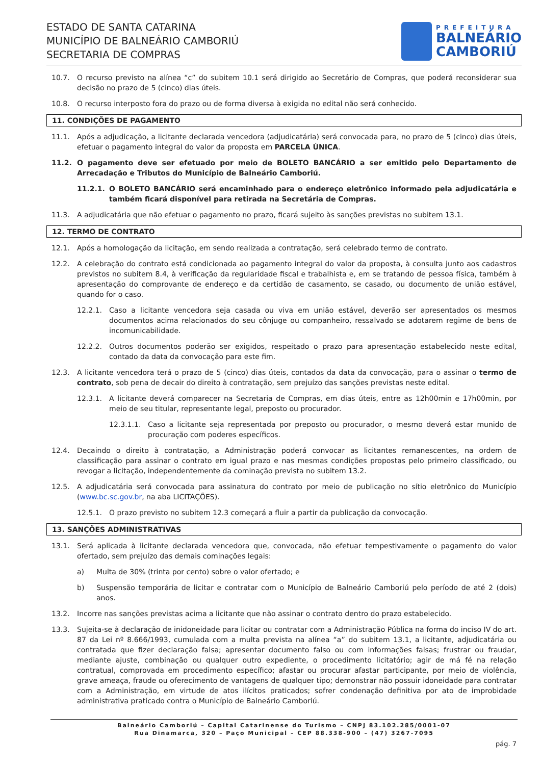ESTADO DE SANTA CATARINA
MUNICÍPIO DE BALNEÁRIO CAMBORIÚ
SECRETARIA DE COMPRAS
PREFEITURA
BALNEÁRIO
CAMBORIÚ
10.7. O recurso previsto na alínea “c” do subitem 10.1 será dirigido ao Secretário de Compras, que poderá reconsiderar sua decisão no prazo de 5 (cinco) dias úteis.
10.8. O recurso interposto fora do prazo ou de forma diversa à exigida no edital não será conhecido.
11. CONDIÇÕES DE PAGAMENTO
11.1. Após a adjudicação, a licitante declarada vencedora (adjudicatária) será convocada para, no prazo de 5 (cinco) dias úteis, efetuar o pagamento integral do valor da proposta em PARCELA ÚNICA.
11.2. O pagamento deve ser efetuado por meio de BOLETO BANCÁRIO a ser emitido pelo Departamento de Arrecadação e Tributos do Município de Balneário Camboriú.
11.2.1. O BOLETO BANCÁRIO será encaminhado para o endereço eletrônico informado pela adjudicatária e também ficará disponível para retirada na Secretária de Compras.
11.3. A adjudicatária que não efetuar o pagamento no prazo, ficará sujeito às sanções previstas no subitem 13.1.
12. TERMO DE CONTRATO
12.1. Após a homologação da licitação, em sendo realizada a contratação, será celebrado termo de contrato.
12.2. A celebração do contrato está condicionada ao pagamento integral do valor da proposta, à consulta junto aos cadastros previstos no subitem 8.4, à verificação da regularidade fiscal e trabalhista e, em se tratando de pessoa física, também à apresentação do comprovante de endereço e da certidão de casamento, se casado, ou documento de união estável, quando for o caso.
12.2.1. Caso a licitante vencedora seja casada ou viva em união estável, deverão ser apresentados os mesmos documentos acima relacionados do seu cônjuge ou companheiro, ressalvado se adotarem regime de bens de incomunicabilidade.
12.2.2. Outros documentos poderão ser exigidos, respeitado o prazo para apresentação estabelecido neste edital, contado da data da convocação para este fim.
12.3. A licitante vencedora terá o prazo de 5 (cinco) dias úteis, contados da data da convocação, para o assinar o termo de contrato, sob pena de decair do direito à contratação, sem prejuízo das sanções previstas neste edital.
12.3.1. A licitante deverá comparecer na Secretaria de Compras, em dias úteis, entre as 12h00min e 17h00min, por meio de seu titular, representante legal, preposto ou procurador.
12.3.1.1. Caso a licitante seja representada por preposto ou procurador, o mesmo deverá estar munido de procuração com poderes específicos.
12.4. Decaindo o direito à contratação, a Administração poderá convocar as licitantes remanescentes, na ordem de classificação para assinar o contrato em igual prazo e nas mesmas condições propostas pelo primeiro classificado, ou revogar a licitação, independentemente da cominação prevista no subitem 13.2.
12.5. A adjudicatária será convocada para assinatura do contrato por meio de publicação no sítio eletrônico do Município (www.bc.sc.gov.br, na aba LICITAÇÕES).
12.5.1. O prazo previsto no subitem 12.3 começará a fluir a partir da publicação da convocação.
13. SANÇÕES ADMINISTRATIVAS
13.1. Será aplicada à licitante declarada vencedora que, convocada, não efetuar tempestivamente o pagamento do valor ofertado, sem prejuízo das demais cominações legais:
a) Multa de 30% (trinta por cento) sobre o valor ofertado; e
b) Suspensão temporária de licitar e contratar com o Município de Balneário Camboriú pelo período de até 2 (dois) anos.
13.2. Incorre nas sanções previstas acima a licitante que não assinar o contrato dentro do prazo estabelecido.
13.3. Sujeita-se à declaração de inidoneidade para licitar ou contratar com a Administração Pública na forma do inciso IV do art. 87 da Lei nº 8.666/1993, cumulada com a multa prevista na alínea “a” do subitem 13.1, a licitante, adjudicatária ou contratada que fizer declaração falsa; apresentar documento falso ou com informações falsas; frustrar ou fraudar, mediante ajuste, combinação ou qualquer outro expediente, o procedimento licitatório; agir de má fé na relação contratual, comprovada em procedimento específico; afastar ou procurar afastar participante, por meio de violência, grave ameaça, fraude ou oferecimento de vantagens de qualquer tipo; demonstrar não possuir idoneidade para contratar com a Administração, em virtude de atos ilícitos praticados; sofrer condenação definitiva por ato de improbidade administrativa praticado contra o Município de Balneário Camboriú.
Balneário Camboriú – Capital Catarinense do Turismo – CNPJ 83.102.285/0001-07
Rua Dinamarca, 320 – Paço Municipal – CEP 88.338-900 – (47) 3267-7095
pág. 7